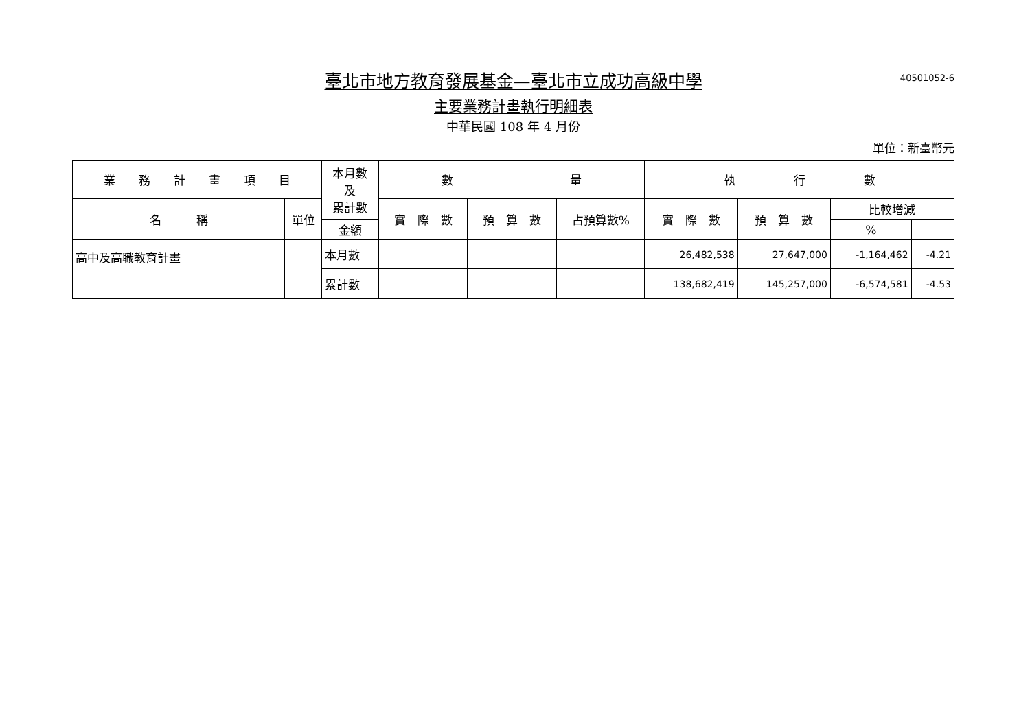臺北市地方教育發展基金—臺北市立成功高級中學
40501052-6
主要業務計畫執行明細表
中華民國 108 年 4 月份
單位：新臺幣元
| 業 務 計 畫 項 目 | | 本月數 及 累計數 | 數 量 | | | 執 行 數 | | | |
| --- | --- | --- | --- | --- | --- | --- | --- | --- | --- |
| 名 稱 | 單位 | | 實 際 數 | 預 算 數 | 占預算數% | 實 際 數 | 預 算 數 | 比較增減 | |
| | | 金額 | | | | | | % | |
| 高中及高職教育計畫 | | 本月數 | | | | 26,482,538 | 27,647,000 | -1,164,462 | -4.21 |
| | | 累計數 | | | | 138,682,419 | 145,257,000 | -6,574,581 | -4.53 |